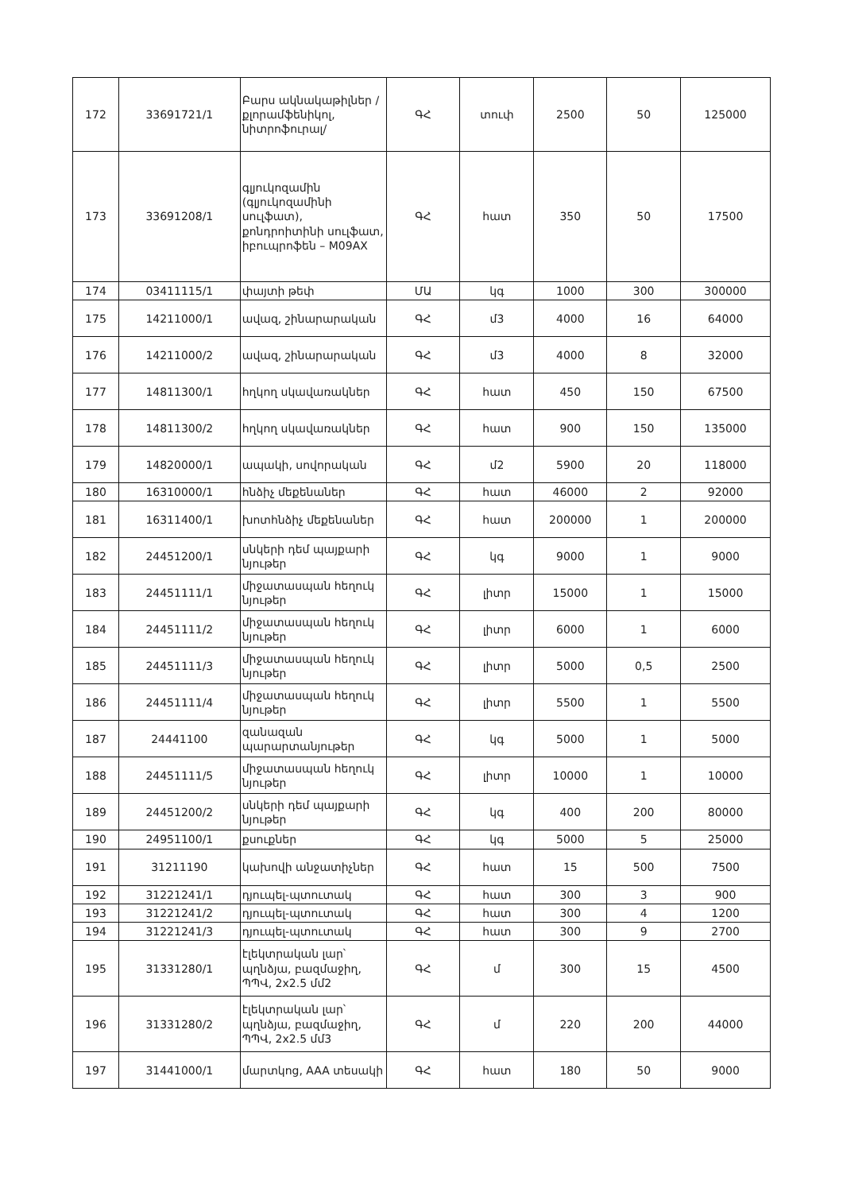| 172 | 33691721/1 | Բարս ակնակաթիլներ /քլորամֆենիկոլ, նիտրոֆուրալ/ | ԳՀ | տուփ | 2500 | 50 | 125000 |
| 173 | 33691208/1 | գլյուկոզամին (գլյուկոզամինի սուլֆատ), քոնդրոիտինի սուլֆատ, իբուպրոֆեն – M09AX | ԳՀ | հատ | 350 | 50 | 17500 |
| 174 | 03411115/1 | փայտի թեփ | ՄԱ | կգ | 1000 | 300 | 300000 |
| 175 | 14211000/1 | ավազ, շինարարական | ԳՀ | մ3 | 4000 | 16 | 64000 |
| 176 | 14211000/2 | ավազ, շինարարական | ԳՀ | մ3 | 4000 | 8 | 32000 |
| 177 | 14811300/1 | հղկող սկավառակներ | ԳՀ | հատ | 450 | 150 | 67500 |
| 178 | 14811300/2 | հղկող սկավառակներ | ԳՀ | հատ | 900 | 150 | 135000 |
| 179 | 14820000/1 | ապակի, սովորական | ԳՀ | մ2 | 5900 | 20 | 118000 |
| 180 | 16310000/1 | հնձիչ մեքենաներ | ԳՀ | հատ | 46000 | 2 | 92000 |
| 181 | 16311400/1 | խոտհնձիչ մեքենաներ | ԳՀ | հատ | 200000 | 1 | 200000 |
| 182 | 24451200/1 | սնկերի դեմ պայքարի նյութեր | ԳՀ | կգ | 9000 | 1 | 9000 |
| 183 | 24451111/1 | միջատասպան հեղուկ նյութեր | ԳՀ | լիտր | 15000 | 1 | 15000 |
| 184 | 24451111/2 | միջատասպան հեղուկ նյութեր | ԳՀ | լիտր | 6000 | 1 | 6000 |
| 185 | 24451111/3 | միջատասպան հեղուկ նյութեր | ԳՀ | լիտր | 5000 | 0,5 | 2500 |
| 186 | 24451111/4 | միջատասպան հեղուկ նյութեր | ԳՀ | լիտր | 5500 | 1 | 5500 |
| 187 | 24441100 | զանազան պարարտանյութեր | ԳՀ | կգ | 5000 | 1 | 5000 |
| 188 | 24451111/5 | միջատասպան հեղուկ նյութեր | ԳՀ | լիտր | 10000 | 1 | 10000 |
| 189 | 24451200/2 | սնկերի դեմ պայքարի նյութեր | ԳՀ | կգ | 400 | 200 | 80000 |
| 190 | 24951100/1 | քսուքներ | ԳՀ | կգ | 5000 | 5 | 25000 |
| 191 | 31211190 | կախովի անջատիչներ | ԳՀ | հատ | 15 | 500 | 7500 |
| 192 | 31221241/1 | դյուպել-պտուտակ | ԳՀ | հատ | 300 | 3 | 900 |
| 193 | 31221241/2 | դյուպել-պտուտակ | ԳՀ | հատ | 300 | 4 | 1200 |
| 194 | 31221241/3 | դյուպել-պտուտակ | ԳՀ | հատ | 300 | 9 | 2700 |
| 195 | 31331280/1 | էլեկտրական լար՝ պղնձյա, բազմաջիղ, ՊՊՎ, 2x2.5 մմ2 | ԳՀ | մ | 300 | 15 | 4500 |
| 196 | 31331280/2 | էլեկտրական լար՝ պղնձյա, բազմաջիղ, ՊՊՎ, 2x2.5 մմ3 | ԳՀ | մ | 220 | 200 | 44000 |
| 197 | 31441000/1 | մարտկոց, AAA տեսակի | ԳՀ | հատ | 180 | 50 | 9000 |